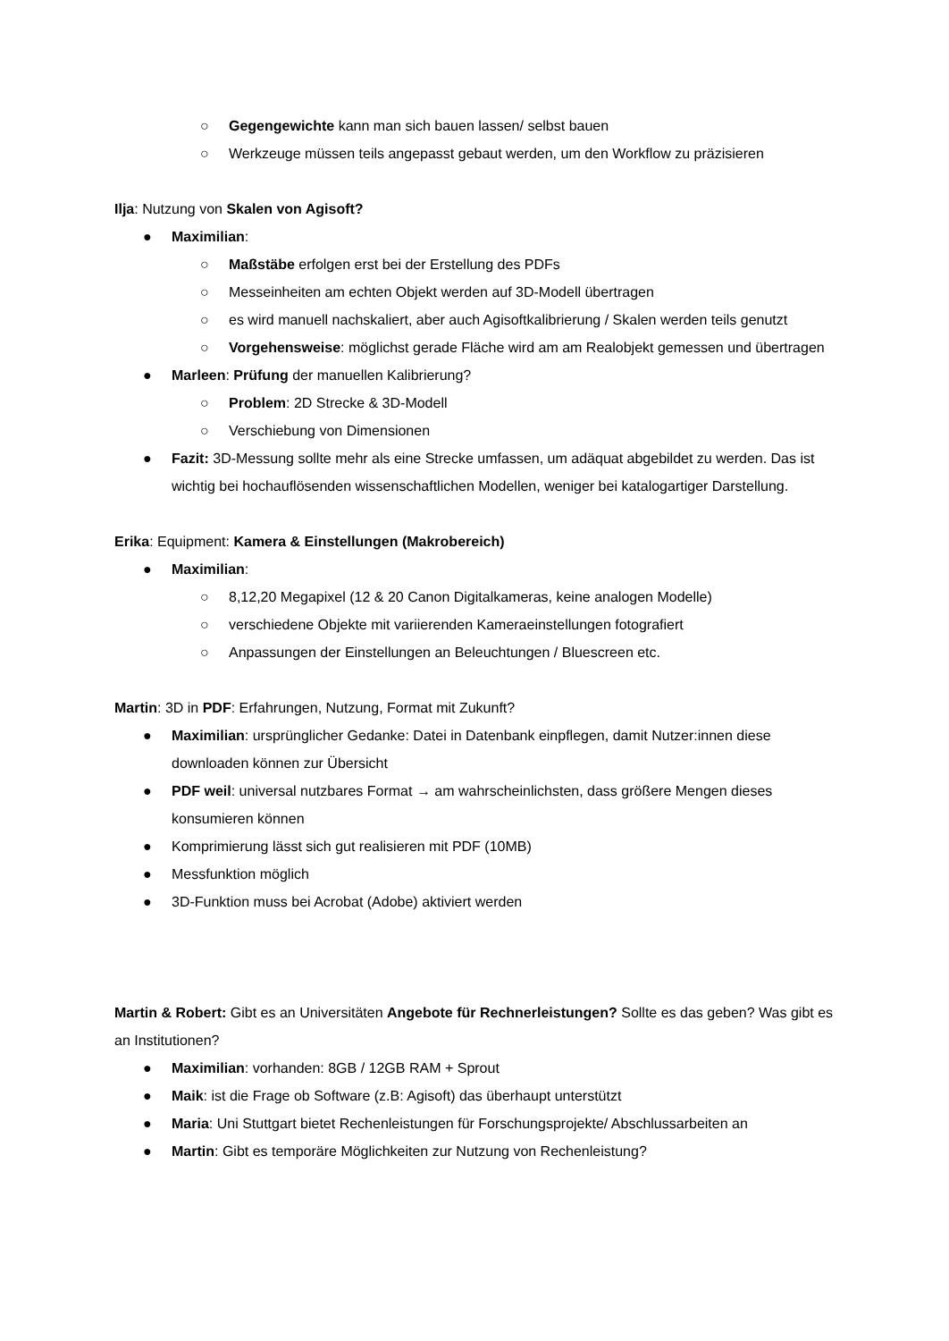○ Gegengewichte kann man sich bauen lassen/ selbst bauen
○ Werkzeuge müssen teils angepasst gebaut werden, um den Workflow zu präzisieren
Ilja: Nutzung von Skalen von Agisoft?
● Maximilian:
○ Maßstäbe erfolgen erst bei der Erstellung des PDFs
○ Messeinheiten am echten Objekt werden auf 3D-Modell übertragen
○ es wird manuell nachskaliert, aber auch Agisoftkalibrierung / Skalen werden teils genutzt
○ Vorgehensweise: möglichst gerade Fläche wird am am Realobjekt gemessen und übertragen
● Marleen: Prüfung der manuellen Kalibrierung?
○ Problem: 2D Strecke & 3D-Modell
○ Verschiebung von Dimensionen
● Fazit: 3D-Messung sollte mehr als eine Strecke umfassen, um adäquat abgebildet zu werden. Das ist wichtig bei hochauflösenden wissenschaftlichen Modellen, weniger bei katalogartiger Darstellung.
Erika: Equipment: Kamera & Einstellungen (Makrobereich)
● Maximilian:
○ 8,12,20 Megapixel (12 & 20 Canon Digitalkameras, keine analogen Modelle)
○ verschiedene Objekte mit variierenden Kameraeinstellungen fotografiert
○ Anpassungen der Einstellungen an Beleuchtungen / Bluescreen etc.
Martin: 3D in PDF: Erfahrungen, Nutzung, Format mit Zukunft?
● Maximilian: ursprünglicher Gedanke: Datei in Datenbank einpflegen, damit Nutzer:innen diese downloaden können zur Übersicht
● PDF weil: universal nutzbares Format → am wahrscheinlichsten, dass größere Mengen dieses konsumieren können
● Komprimierung lässt sich gut realisieren mit PDF (10MB)
● Messfunktion möglich
● 3D-Funktion muss bei Acrobat (Adobe) aktiviert werden
Martin & Robert: Gibt es an Universitäten Angebote für Rechnerleistungen? Sollte es das geben? Was gibt es an Institutionen?
● Maximilian: vorhanden: 8GB / 12GB RAM + Sprout
● Maik: ist die Frage ob Software (z.B: Agisoft) das überhaupt unterstützt
● Maria: Uni Stuttgart bietet Rechenleistungen für Forschungsprojekte/ Abschlussarbeiten an
● Martin: Gibt es temporäre Möglichkeiten zur Nutzung von Rechenleistung?